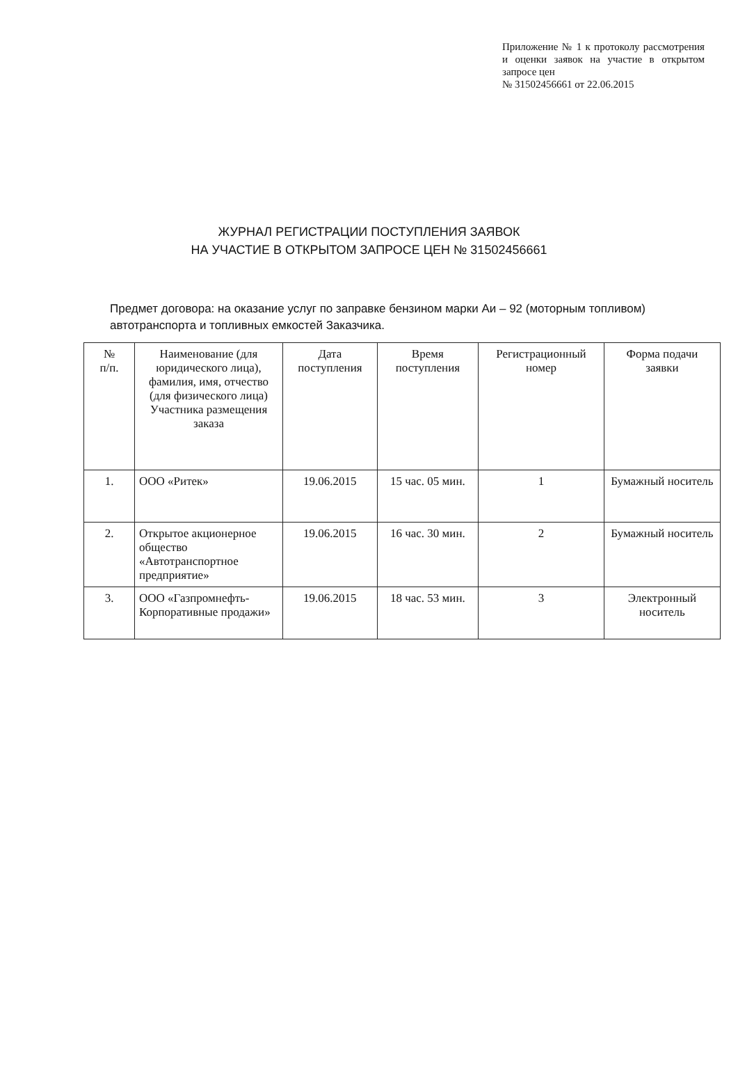Приложение № 1 к протоколу рассмотрения и оценки заявок на участие в открытом запросе цен
№ 31502456661 от 22.06.2015
ЖУРНАЛ РЕГИСТРАЦИИ ПОСТУПЛЕНИЯ ЗАЯВОК
НА УЧАСТИЕ В ОТКРЫТОМ ЗАПРОСЕ ЦЕН № 31502456661
Предмет договора: на оказание услуг по заправке бензином марки Аи – 92 (моторным топливом) автотранспорта и топливных емкостей Заказчика.
| № п/п. | Наименование (для юридического лица), фамилия, имя, отчество (для физического лица) Участника размещения заказа | Дата поступления | Время поступления | Регистрационный номер | Форма подачи заявки |
| --- | --- | --- | --- | --- | --- |
| 1. | ООО «Ритек» | 19.06.2015 | 15 час. 05 мин. | 1 | Бумажный носитель |
| 2. | Открытое акционерное общество «Автотранспортное предприятие» | 19.06.2015 | 16 час. 30 мин. | 2 | Бумажный носитель |
| 3. | ООО «Газпромнефть-Корпоративные продажи» | 19.06.2015 | 18 час. 53 мин. | 3 | Электронный носитель |